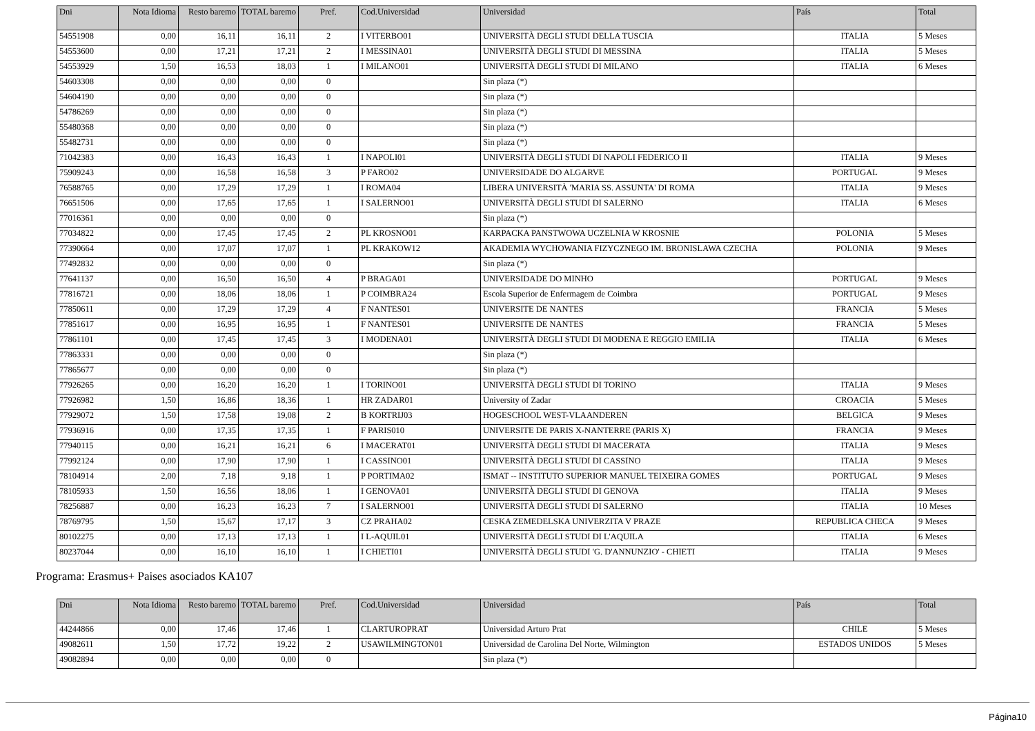| Dni | Nota Idioma | Resto baremo | TOTAL baremo | Pref. | Cod.Universidad | Universidad | País | Total |
| --- | --- | --- | --- | --- | --- | --- | --- | --- |
| 54551908 | 0,00 | 16,11 | 16,11 | 2 | I VITERBO01 | UNIVERSITÀ DEGLI STUDI DELLA TUSCIA | ITALIA | 5 Meses |
| 54553600 | 0,00 | 17,21 | 17,21 | 2 | I MESSINA01 | UNIVERSITÀ DEGLI STUDI DI MESSINA | ITALIA | 5 Meses |
| 54553929 | 1,50 | 16,53 | 18,03 | 1 | I MILANO01 | UNIVERSITÀ DEGLI STUDI DI MILANO | ITALIA | 6 Meses |
| 54603308 | 0,00 | 0,00 | 0,00 | 0 | | Sin plaza (*) | | |
| 54604190 | 0,00 | 0,00 | 0,00 | 0 | | Sin plaza (*) | | |
| 54786269 | 0,00 | 0,00 | 0,00 | 0 | | Sin plaza (*) | | |
| 55480368 | 0,00 | 0,00 | 0,00 | 0 | | Sin plaza (*) | | |
| 55482731 | 0,00 | 0,00 | 0,00 | 0 | | Sin plaza (*) | | |
| 71042383 | 0,00 | 16,43 | 16,43 | 1 | I NAPOLI01 | UNIVERSITÀ DEGLI STUDI DI NAPOLI FEDERICO II | ITALIA | 9 Meses |
| 75909243 | 0,00 | 16,58 | 16,58 | 3 | P FARO02 | UNIVERSIDADE DO ALGARVE | PORTUGAL | 9 Meses |
| 76588765 | 0,00 | 17,29 | 17,29 | 1 | I ROMA04 | LIBERA UNIVERSITÀ 'MARIA SS. ASSUNTA' DI ROMA | ITALIA | 9 Meses |
| 76651506 | 0,00 | 17,65 | 17,65 | 1 | I SALERNO01 | UNIVERSITÀ DEGLI STUDI DI SALERNO | ITALIA | 6 Meses |
| 77016361 | 0,00 | 0,00 | 0,00 | 0 | | Sin plaza (*) | | |
| 77034822 | 0,00 | 17,45 | 17,45 | 2 | PL KROSNO01 | KARPACKA PANSTWOWA UCZELNIA W KROSNIE | POLONIA | 5 Meses |
| 77390664 | 0,00 | 17,07 | 17,07 | 1 | PL KRAKOW12 | AKADEMIA WYCHOWANIA FIZYCZNEGO IM. BRONISLAWA CZECHA | POLONIA | 9 Meses |
| 77492832 | 0,00 | 0,00 | 0,00 | 0 | | Sin plaza (*) | | |
| 77641137 | 0,00 | 16,50 | 16,50 | 4 | P BRAGA01 | UNIVERSIDADE DO MINHO | PORTUGAL | 9 Meses |
| 77816721 | 0,00 | 18,06 | 18,06 | 1 | P COIMBRA24 | Escola Superior de Enfermagem de Coimbra | PORTUGAL | 9 Meses |
| 77850611 | 0,00 | 17,29 | 17,29 | 4 | F NANTES01 | UNIVERSITE DE NANTES | FRANCIA | 5 Meses |
| 77851617 | 0,00 | 16,95 | 16,95 | 1 | F NANTES01 | UNIVERSITE DE NANTES | FRANCIA | 5 Meses |
| 77861101 | 0,00 | 17,45 | 17,45 | 3 | I MODENA01 | UNIVERSITÀ DEGLI STUDI DI MODENA E REGGIO EMILIA | ITALIA | 6 Meses |
| 77863331 | 0,00 | 0,00 | 0,00 | 0 | | Sin plaza (*) | | |
| 77865677 | 0,00 | 0,00 | 0,00 | 0 | | Sin plaza (*) | | |
| 77926265 | 0,00 | 16,20 | 16,20 | 1 | I TORINO01 | UNIVERSITÀ DEGLI STUDI DI TORINO | ITALIA | 9 Meses |
| 77926982 | 1,50 | 16,86 | 18,36 | 1 | HR ZADAR01 | University of Zadar | CROACIA | 5 Meses |
| 77929072 | 1,50 | 17,58 | 19,08 | 2 | B KORTRIJ03 | HOGESCHOOL WEST-VLAANDEREN | BELGICA | 9 Meses |
| 77936916 | 0,00 | 17,35 | 17,35 | 1 | F PARIS010 | UNIVERSITE DE PARIS X-NANTERRE (PARIS X) | FRANCIA | 9 Meses |
| 77940115 | 0,00 | 16,21 | 16,21 | 6 | I MACERAT01 | UNIVERSITÀ DEGLI STUDI DI MACERATA | ITALIA | 9 Meses |
| 77992124 | 0,00 | 17,90 | 17,90 | 1 | I CASSINO01 | UNIVERSITÀ DEGLI STUDI DI CASSINO | ITALIA | 9 Meses |
| 78104914 | 2,00 | 7,18 | 9,18 | 1 | P PORTIMA02 | ISMAT -- INSTITUTO SUPERIOR MANUEL TEIXEIRA GOMES | PORTUGAL | 9 Meses |
| 78105933 | 1,50 | 16,56 | 18,06 | 1 | I GENOVA01 | UNIVERSITÀ DEGLI STUDI DI GENOVA | ITALIA | 9 Meses |
| 78256887 | 0,00 | 16,23 | 16,23 | 7 | I SALERNO01 | UNIVERSITÀ DEGLI STUDI DI SALERNO | ITALIA | 10 Meses |
| 78769795 | 1,50 | 15,67 | 17,17 | 3 | CZ PRAHA02 | CESKA ZEMEDELSKA UNIVERZITA V PRAZE | REPUBLICA CHECA | 9 Meses |
| 80102275 | 0,00 | 17,13 | 17,13 | 1 | I L-AQUIL01 | UNIVERSITÀ DEGLI STUDI DI L'AQUILA | ITALIA | 6 Meses |
| 80237044 | 0,00 | 16,10 | 16,10 | 1 | I CHIETI01 | UNIVERSITÀ DEGLI STUDI 'G. D'ANNUNZIO' - CHIETI | ITALIA | 9 Meses |
Programa: Erasmus+ Paises asociados KA107
| Dni | Nota Idioma | Resto baremo | TOTAL baremo | Pref. | Cod.Universidad | Universidad | País | Total |
| --- | --- | --- | --- | --- | --- | --- | --- | --- |
| 44244866 | 0,00 | 17,46 | 17,46 | 1 | CLARTUROPRAT | Universidad Arturo Prat | CHILE | 5 Meses |
| 49082611 | 1,50 | 17,72 | 19,22 | 2 | USAWILMINGTON01 | Universidad de Carolina Del Norte, Wilmington | ESTADOS UNIDOS | 5 Meses |
| 49082894 | 0,00 | 0,00 | 0,00 | 0 | | Sin plaza (*) | | |
Página10